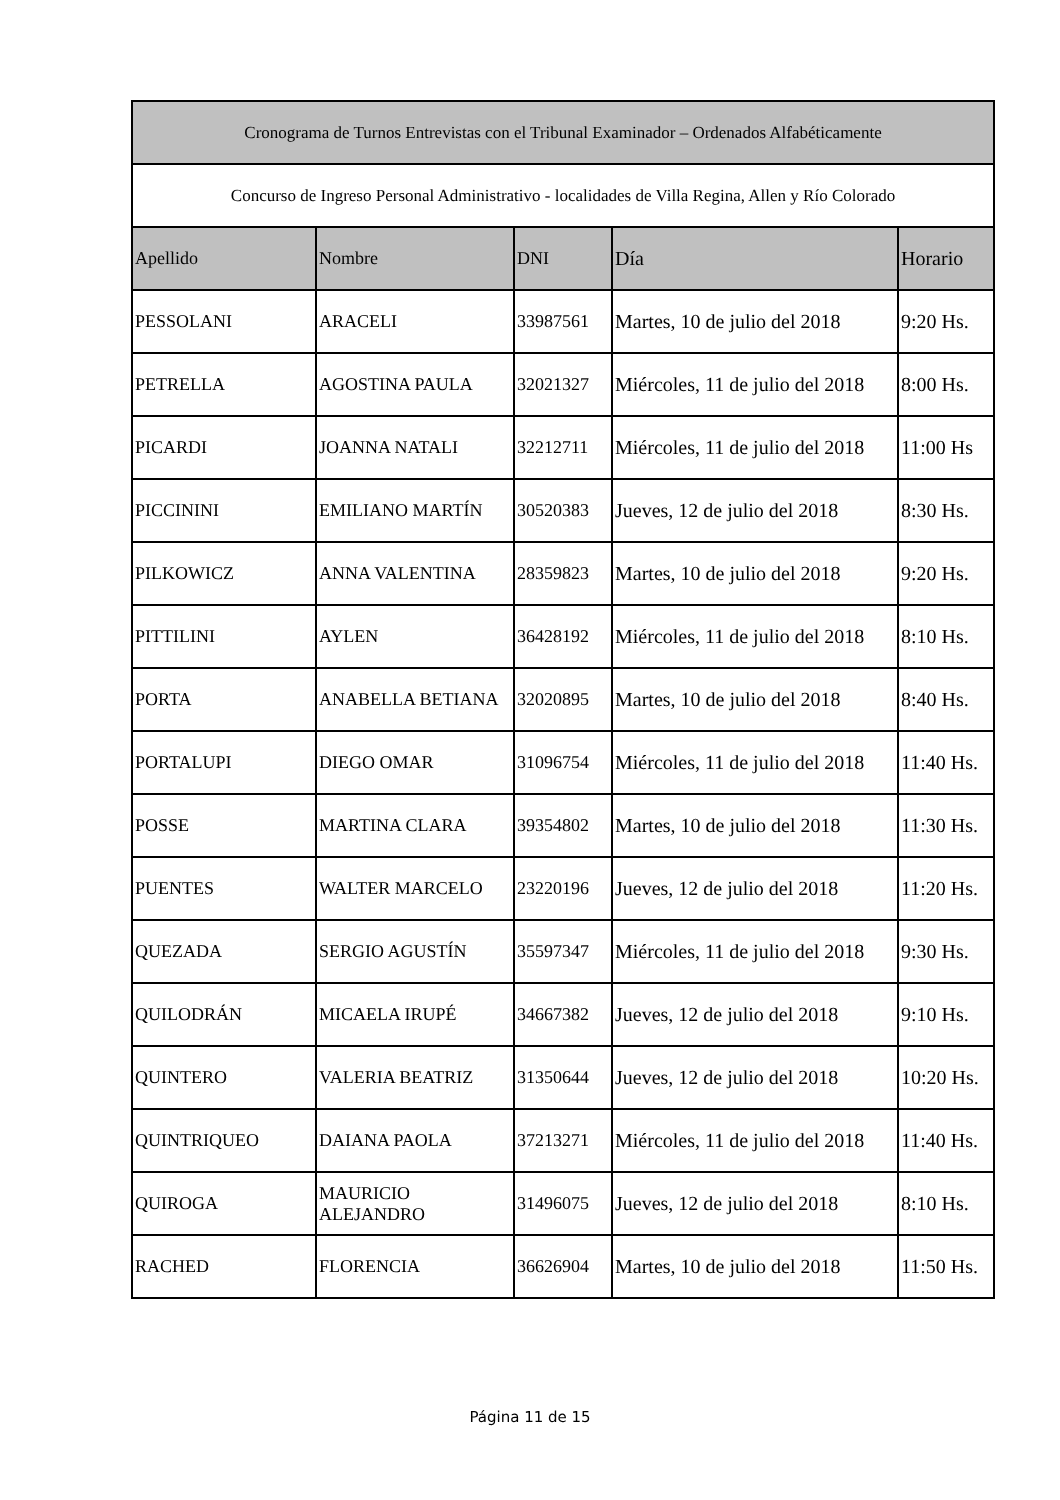| Cronograma de Turnos Entrevistas con el Tribunal Examinador – Ordenados Alfabéticamente | | | | |
| Concurso de Ingreso Personal Administrativo - localidades de Villa Regina, Allen y Río Colorado | | | | |
| Apellido | Nombre | DNI | Día | Horario |
| PESSOLANI | ARACELI | 33987561 | Martes, 10 de julio del 2018 | 9:20 Hs. |
| PETRELLA | AGOSTINA PAULA | 32021327 | Miércoles, 11 de julio del 2018 | 8:00 Hs. |
| PICARDI | JOANNA NATALI | 32212711 | Miércoles, 11 de julio del 2018 | 11:00 Hs |
| PICCININI | EMILIANO MARTÍN | 30520383 | Jueves, 12 de julio del 2018 | 8:30 Hs. |
| PILKOWICZ | ANNA VALENTINA | 28359823 | Martes, 10 de julio del 2018 | 9:20 Hs. |
| PITTILINI | AYLEN | 36428192 | Miércoles, 11 de julio del 2018 | 8:10 Hs. |
| PORTA | ANABELLA BETIANA | 32020895 | Martes, 10 de julio del 2018 | 8:40 Hs. |
| PORTALUPI | DIEGO OMAR | 31096754 | Miércoles, 11 de julio del 2018 | 11:40 Hs. |
| POSSE | MARTINA CLARA | 39354802 | Martes, 10 de julio del 2018 | 11:30 Hs. |
| PUENTES | WALTER MARCELO | 23220196 | Jueves, 12 de julio del 2018 | 11:20 Hs. |
| QUEZADA | SERGIO AGUSTÍN | 35597347 | Miércoles, 11 de julio del 2018 | 9:30 Hs. |
| QUILODRÁN | MICAELA IRUPÉ | 34667382 | Jueves, 12 de julio del 2018 | 9:10 Hs. |
| QUINTERO | VALERIA BEATRIZ | 31350644 | Jueves, 12 de julio del 2018 | 10:20 Hs. |
| QUINTRIQUEO | DAIANA PAOLA | 37213271 | Miércoles, 11 de julio del 2018 | 11:40 Hs. |
| QUIROGA | MAURICIO ALEJANDRO | 31496075 | Jueves, 12 de julio del 2018 | 8:10 Hs. |
| RACHED | FLORENCIA | 36626904 | Martes, 10 de julio del 2018 | 11:50 Hs. |
Página 11 de 15